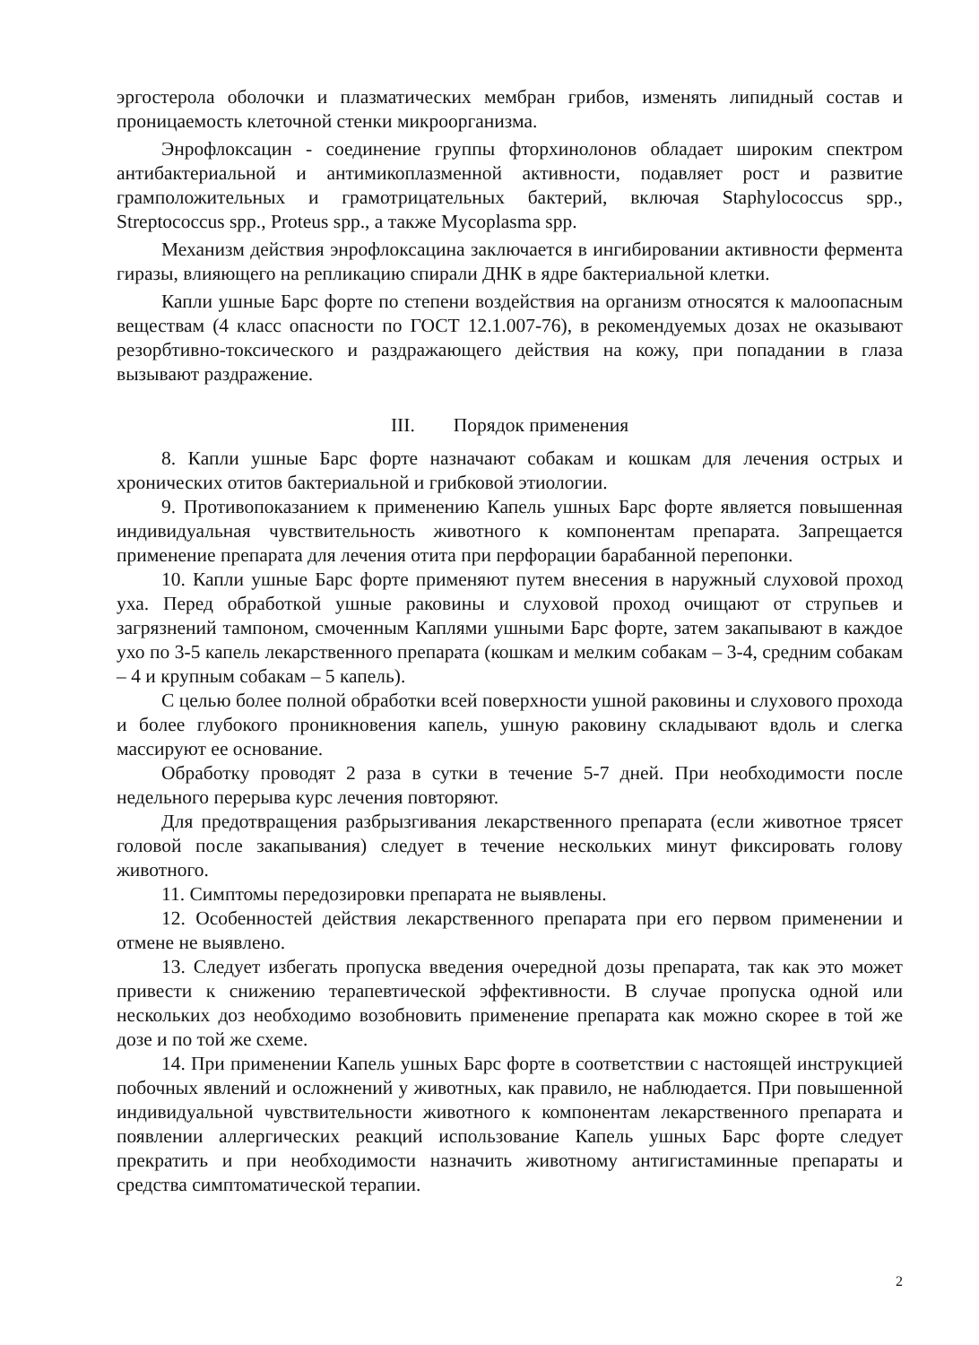эргостерола оболочки и плазматических мембран грибов, изменять липидный состав и проницаемость клеточной стенки микроорганизма.
Энрофлоксацин - соединение группы фторхинолонов обладает широким спектром антибактериальной и антимикоплазменной активности, подавляет рост и развитие грамположительных и грамотрицательных бактерий, включая Staphylococcus spp., Streptococcus spp., Proteus spp., а также Mycoplasma spp.
Механизм действия энрофлоксацина заключается в ингибировании активности фермента гиразы, влияющего на репликацию спирали ДНК в ядре бактериальной клетки.
Капли ушные Барс форте по степени воздействия на организм относятся к малоопасным веществам (4 класс опасности по ГОСТ 12.1.007-76), в рекомендуемых дозах не оказывают резорбтивно-токсического и раздражающего действия на кожу, при попадании в глаза вызывают раздражение.
III. Порядок применения
8. Капли ушные Барс форте назначают собакам и кошкам для лечения острых и хронических отитов бактериальной и грибковой этиологии.
9. Противопоказанием к применению Капель ушных Барс форте является повышенная индивидуальная чувствительность животного к компонентам препарата. Запрещается применение препарата для лечения отита при перфорации барабанной перепонки.
10. Капли ушные Барс форте применяют путем внесения в наружный слуховой проход уха. Перед обработкой ушные раковины и слуховой проход очищают от струпьев и загрязнений тампоном, смоченным Каплями ушными Барс форте, затем закапывают в каждое ухо по 3-5 капель лекарственного препарата (кошкам и мелким собакам – 3-4, средним собакам – 4 и крупным собакам – 5 капель).
С целью более полной обработки всей поверхности ушной раковины и слухового прохода и более глубокого проникновения капель, ушную раковину складывают вдоль и слегка массируют ее основание.
Обработку проводят 2 раза в сутки в течение 5-7 дней. При необходимости после недельного перерыва курс лечения повторяют.
Для предотвращения разбрызгивания лекарственного препарата (если животное трясет головой после закапывания) следует в течение нескольких минут фиксировать голову животного.
11. Симптомы передозировки препарата не выявлены.
12. Особенностей действия лекарственного препарата при его первом применении и отмене не выявлено.
13. Следует избегать пропуска введения очередной дозы препарата, так как это может привести к снижению терапевтической эффективности. В случае пропуска одной или нескольких доз необходимо возобновить применение препарата как можно скорее в той же дозе и по той же схеме.
14. При применении Капель ушных Барс форте в соответствии с настоящей инструкцией побочных явлений и осложнений у животных, как правило, не наблюдается. При повышенной индивидуальной чувствительности животного к компонентам лекарственного препарата и появлении аллергических реакций использование Капель ушных Барс форте следует прекратить и при необходимости назначить животному антигистаминные препараты и средства симптоматической терапии.
2